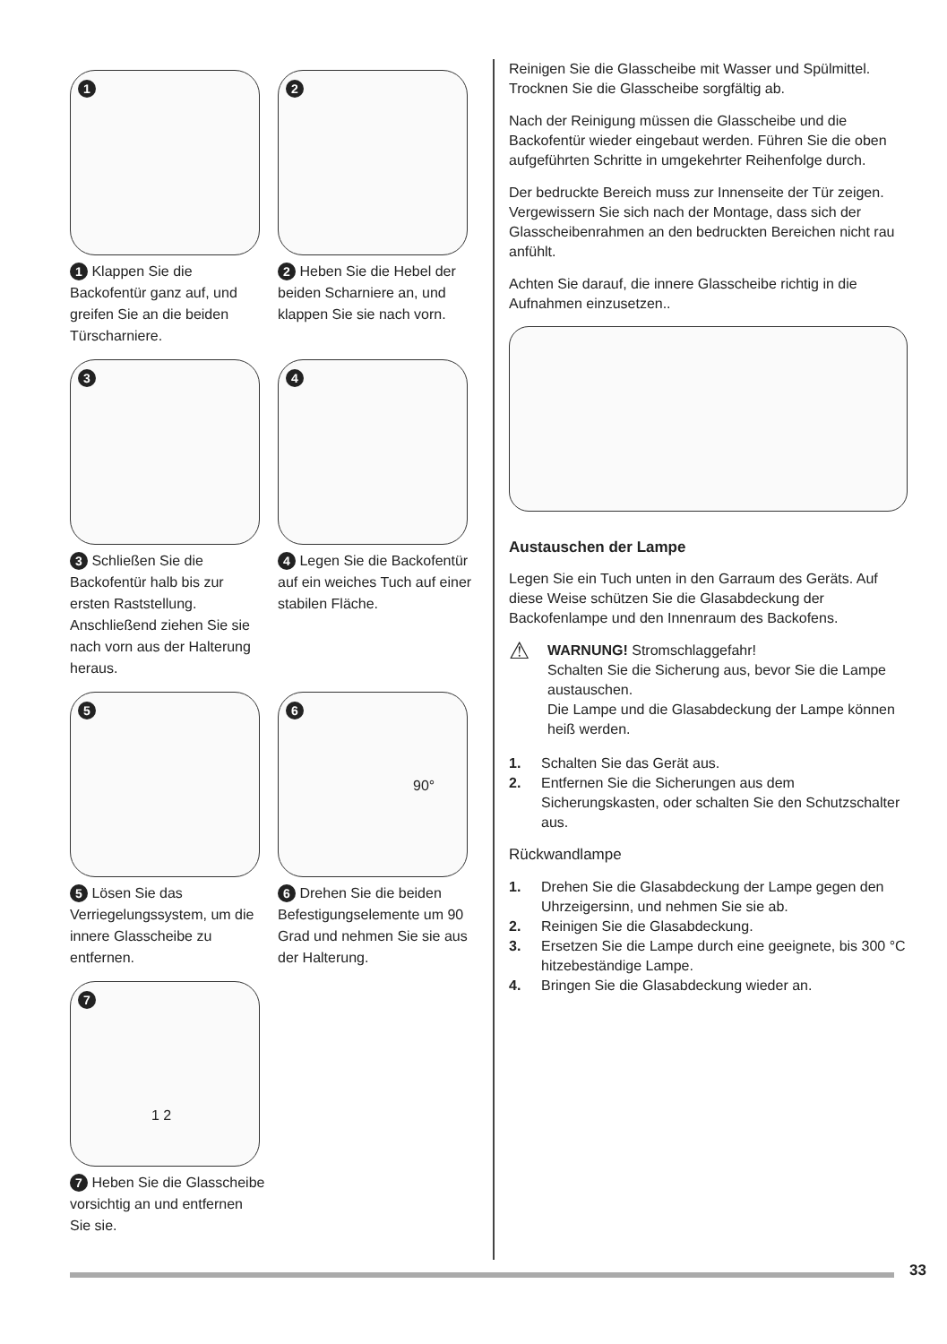1
1 Klappen Sie die Backofentür ganz auf, und greifen Sie an die beiden Türscharniere.
2
2 Heben Sie die Hebel der beiden Scharniere an, und klappen Sie sie nach vorn.
3
3 Schließen Sie die Backofentür halb bis zur ersten Raststellung. Anschließend ziehen Sie sie nach vorn aus der Halterung heraus.
4
4 Legen Sie die Backofentür auf ein weiches Tuch auf einer stabilen Fläche.
5
5 Lösen Sie das Verriegelungssystem, um die innere Glasscheibe zu entfernen.
6
90°
6 Drehen Sie die beiden Befestigungselemente um 90 Grad und nehmen Sie sie aus der Halterung.
7
1 2
7 Heben Sie die Glasscheibe vorsichtig an und entfernen Sie sie.
Reinigen Sie die Glasscheibe mit Wasser und Spülmittel. Trocknen Sie die Glasscheibe sorgfältig ab.
Nach der Reinigung müssen die Glasscheibe und die Backofentür wieder eingebaut werden. Führen Sie die oben aufgeführten Schritte in umgekehrter Reihenfolge durch.
Der bedruckte Bereich muss zur Innenseite der Tür zeigen. Vergewissern Sie sich nach der Montage, dass sich der Glasscheibenrahmen an den bedruckten Bereichen nicht rau anfühlt.
Achten Sie darauf, die innere Glasscheibe richtig in die Aufnahmen einzusetzen..
Austauschen der Lampe
Legen Sie ein Tuch unten in den Garraum des Geräts. Auf diese Weise schützen Sie die Glasabdeckung der Backofenlampe und den Innenraum des Backofens.
⚠
WARNUNG! Stromschlaggefahr!
Schalten Sie die Sicherung aus, bevor Sie die Lampe austauschen.
Die Lampe und die Glasabdeckung der Lampe können heiß werden.
1. Schalten Sie das Gerät aus.
2. Entfernen Sie die Sicherungen aus dem Sicherungskasten, oder schalten Sie den Schutzschalter aus.
Rückwandlampe
1. Drehen Sie die Glasabdeckung der Lampe gegen den Uhrzeigersinn, und nehmen Sie sie ab.
2. Reinigen Sie die Glasabdeckung.
3. Ersetzen Sie die Lampe durch eine geeignete, bis 300 °C hitzebeständige Lampe.
4. Bringen Sie die Glasabdeckung wieder an.
33